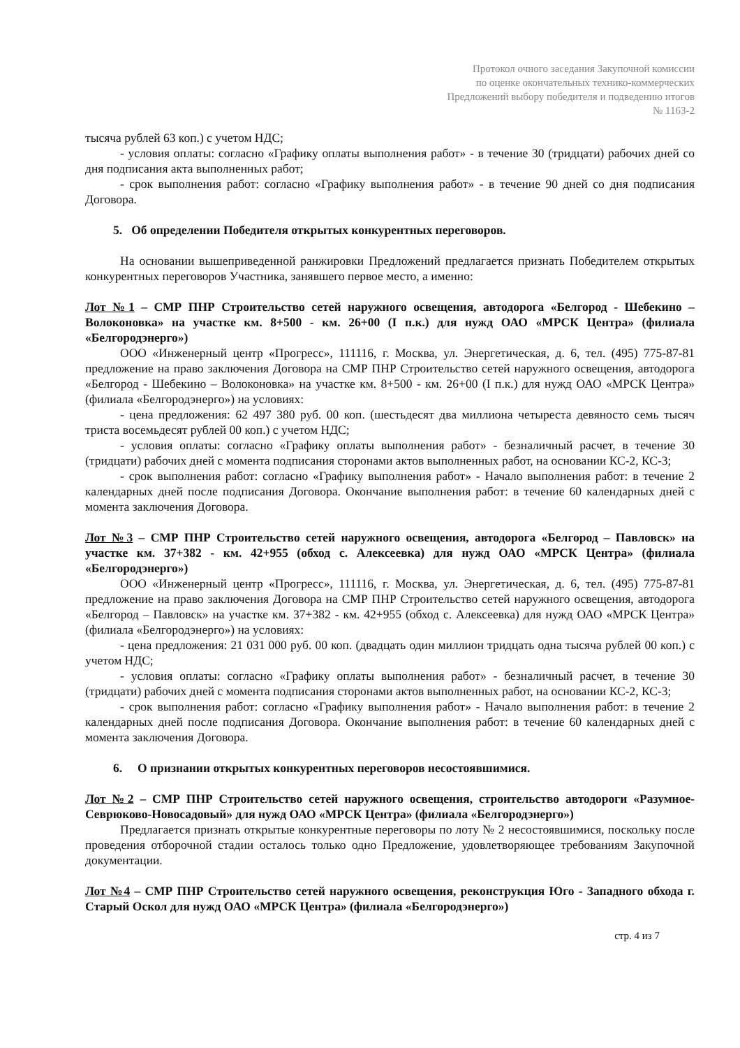Протокол очного заседания Закупочной комиссии
по оценке окончательных технико-коммерческих
Предложений выбору победителя и подведению итогов
№ 1163-2
тысяча рублей 63 коп.) с учетом НДС;
- условия оплаты: согласно «Графику оплаты выполнения работ» - в течение 30 (тридцати) рабочих дней со дня подписания акта выполненных работ;
- срок выполнения работ: согласно «Графику выполнения работ» - в течение 90 дней со дня подписания Договора.
5. Об определении Победителя открытых конкурентных переговоров.
На основании вышеприведенной ранжировки Предложений предлагается признать Победителем открытых конкурентных переговоров Участника, занявшего первое место, а именно:
Лот №1 – СМР ПНР Строительство сетей наружного освещения, автодорога «Белгород - Шебекино – Волоконовка» на участке км. 8+500 - км. 26+00 (I п.к.) для нужд ОАО «МРСК Центра» (филиала «Белгородэнерго»)
ООО «Инженерный центр «Прогресс», 111116, г. Москва, ул. Энергетическая, д. 6, тел. (495) 775-87-81 предложение на право заключения Договора на СМР ПНР Строительство сетей наружного освещения, автодорога «Белгород - Шебекино – Волоконовка» на участке км. 8+500 - км. 26+00 (I п.к.) для нужд ОАО «МРСК Центра» (филиала «Белгородэнерго») на условиях:
- цена предложения: 62 497 380 руб. 00 коп. (шестьдесят два миллиона четыреста девяносто семь тысяч триста восемьдесят рублей 00 коп.) с учетом НДС;
- условия оплаты: согласно «Графику оплаты выполнения работ» - безналичный расчет, в течение 30 (тридцати) рабочих дней с момента подписания сторонами актов выполненных работ, на основании КС-2, КС-3;
- срок выполнения работ: согласно «Графику выполнения работ» - Начало выполнения работ: в течение 2 календарных дней после подписания Договора. Окончание выполнения работ: в течение 60 календарных дней с момента заключения Договора.
Лот №3 – СМР ПНР Строительство сетей наружного освещения, автодорога «Белгород – Павловск» на участке км. 37+382 - км. 42+955 (обход с. Алексеевка) для нужд ОАО «МРСК Центра» (филиала «Белгородэнерго»)
ООО «Инженерный центр «Прогресс», 111116, г. Москва, ул. Энергетическая, д. 6, тел. (495) 775-87-81 предложение на право заключения Договора на СМР ПНР Строительство сетей наружного освещения, автодорога «Белгород – Павловск» на участке км. 37+382 - км. 42+955 (обход с. Алексеевка) для нужд ОАО «МРСК Центра» (филиала «Белгородэнерго») на условиях:
- цена предложения: 21 031 000 руб. 00 коп. (двадцать один миллион тридцать одна тысяча рублей 00 коп.) с учетом НДС;
- условия оплаты: согласно «Графику оплаты выполнения работ» - безналичный расчет, в течение 30 (тридцати) рабочих дней с момента подписания сторонами актов выполненных работ, на основании КС-2, КС-3;
- срок выполнения работ: согласно «Графику выполнения работ» - Начало выполнения работ: в течение 2 календарных дней после подписания Договора. Окончание выполнения работ: в течение 60 календарных дней с момента заключения Договора.
6. О признании открытых конкурентных переговоров несостоявшимися.
Лот №2 – СМР ПНР Строительство сетей наружного освещения, строительство автодороги «Разумное-Севрюково-Новосадовый» для нужд ОАО «МРСК Центра» (филиала «Белгородэнерго»)
Предлагается признать открытые конкурентные переговоры по лоту № 2 несостоявшимися, поскольку после проведения отборочной стадии осталось только одно Предложение, удовлетворяющее требованиям Закупочной документации.
Лот №4 – СМР ПНР Строительство сетей наружного освещения, реконструкция Юго - Западного обхода г. Старый Оскол для нужд ОАО «МРСК Центра» (филиала «Белгородэнерго»)
стр. 4 из 7